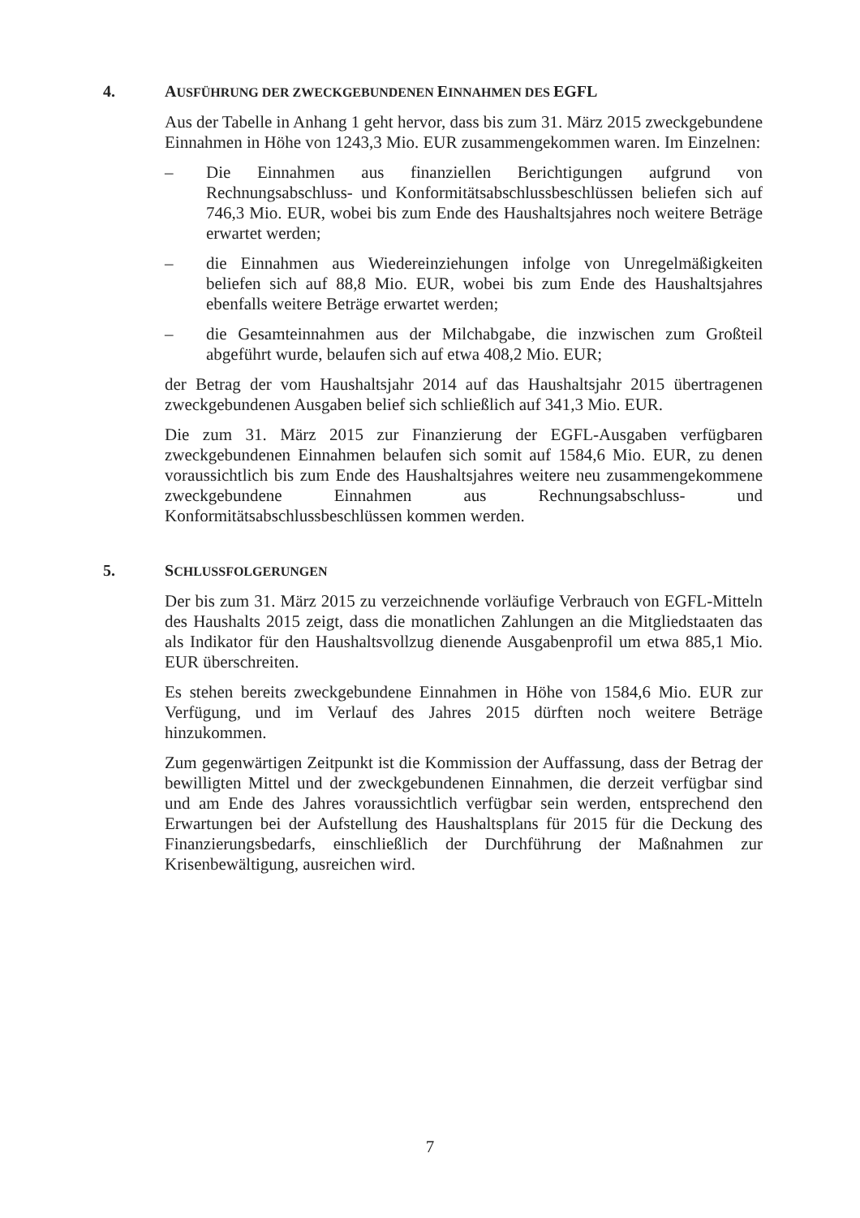4. AUSFÜHRUNG DER ZWECKGEBUNDENEN EINNAHMEN DES EGFL
Aus der Tabelle in Anhang 1 geht hervor, dass bis zum 31. März 2015 zweckgebundene Einnahmen in Höhe von 1243,3 Mio. EUR zusammengekommen waren. Im Einzelnen:
– Die Einnahmen aus finanziellen Berichtigungen aufgrund von Rechnungsabschluss- und Konformitätsabschlussbeschlüssen beliefen sich auf 746,3 Mio. EUR, wobei bis zum Ende des Haushaltsjahres noch weitere Beträge erwartet werden;
– die Einnahmen aus Wiedereinziehungen infolge von Unregelmäßigkeiten beliefen sich auf 88,8 Mio. EUR, wobei bis zum Ende des Haushaltsjahres ebenfalls weitere Beträge erwartet werden;
– die Gesamteinnahmen aus der Milchabgabe, die inzwischen zum Großteil abgeführt wurde, belaufen sich auf etwa 408,2 Mio. EUR;
der Betrag der vom Haushaltsjahr 2014 auf das Haushaltsjahr 2015 übertragenen zweckgebundenen Ausgaben belief sich schließlich auf 341,3 Mio. EUR.
Die zum 31. März 2015 zur Finanzierung der EGFL-Ausgaben verfügbaren zweckgebundenen Einnahmen belaufen sich somit auf 1584,6 Mio. EUR, zu denen voraussichtlich bis zum Ende des Haushaltsjahres weitere neu zusammengekommene zweckgebundene Einnahmen aus Rechnungsabschluss- und Konformitätsabschlussbeschlüssen kommen werden.
5. SCHLUSSFOLGERUNGEN
Der bis zum 31. März 2015 zu verzeichnende vorläufige Verbrauch von EGFL-Mitteln des Haushalts 2015 zeigt, dass die monatlichen Zahlungen an die Mitgliedstaaten das als Indikator für den Haushaltsvollzug dienende Ausgabenprofil um etwa 885,1 Mio. EUR überschreiten.
Es stehen bereits zweckgebundene Einnahmen in Höhe von 1584,6 Mio. EUR zur Verfügung, und im Verlauf des Jahres 2015 dürften noch weitere Beträge hinzukommen.
Zum gegenwärtigen Zeitpunkt ist die Kommission der Auffassung, dass der Betrag der bewilligten Mittel und der zweckgebundenen Einnahmen, die derzeit verfügbar sind und am Ende des Jahres voraussichtlich verfügbar sein werden, entsprechend den Erwartungen bei der Aufstellung des Haushaltsplans für 2015 für die Deckung des Finanzierungsbedarfs, einschließlich der Durchführung der Maßnahmen zur Krisenbewältigung, ausreichen wird.
7